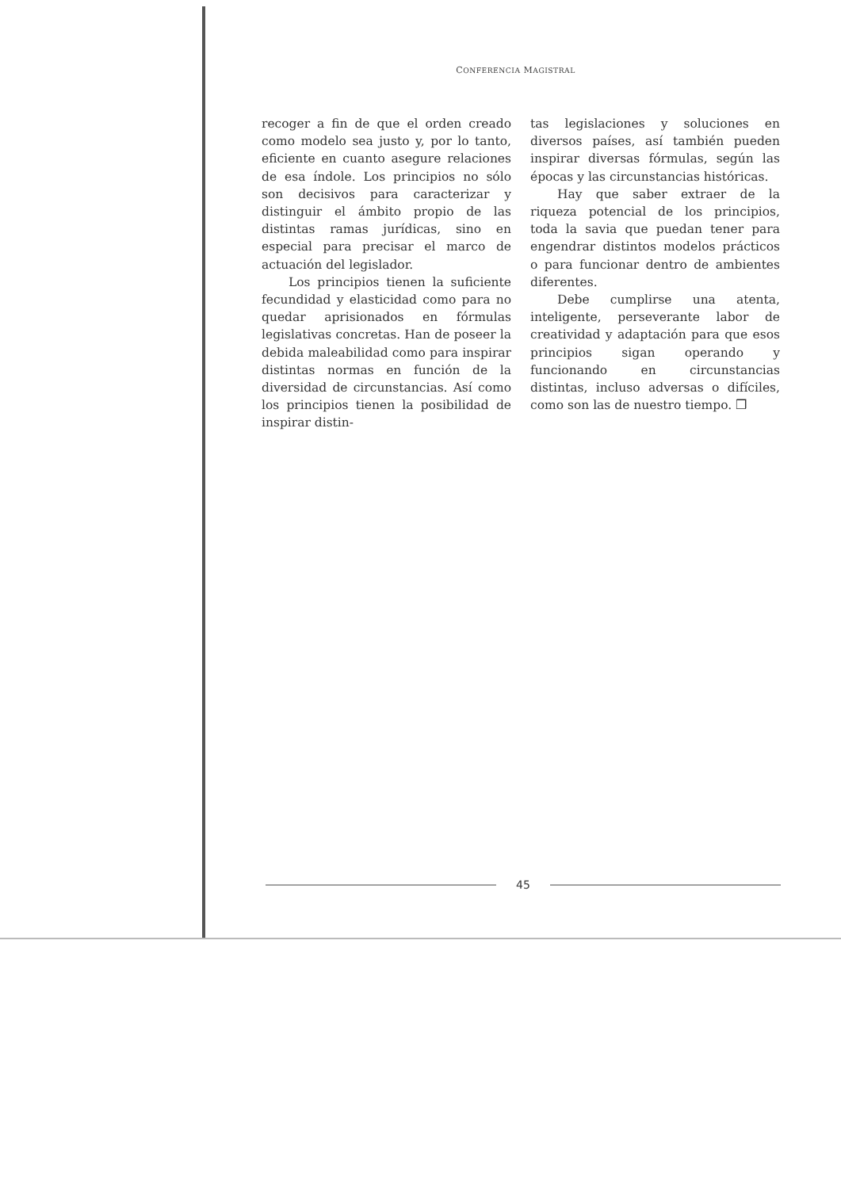CONFERENCIA MAGISTRAL
recoger a fin de que el orden creado como modelo sea justo y, por lo tanto, eficiente en cuanto asegure relaciones de esa índole. Los principios no sólo son decisivos para caracterizar y distinguir el ámbito propio de las distintas ramas jurídicas, sino en especial para precisar el marco de actuación del legislador.
Los principios tienen la suficiente fecundidad y elasticidad como para no quedar aprisionados en fórmulas legislativas concretas. Han de poseer la debida maleabilidad como para inspirar distintas normas en función de la diversidad de circunstancias. Así como los principios tienen la posibilidad de inspirar distin-
tas legislaciones y soluciones en diversos países, así también pueden inspirar diversas fórmulas, según las épocas y las circunstancias históricas.
Hay que saber extraer de la riqueza potencial de los principios, toda la savia que puedan tener para engendrar distintos modelos prácticos o para funcionar dentro de ambientes diferentes.
Debe cumplirse una atenta, inteligente, perseverante labor de creatividad y adaptación para que esos principios sigan operando y funcionando en circunstancias distintas, incluso adversas o difíciles, como son las de nuestro tiempo. ❒
45